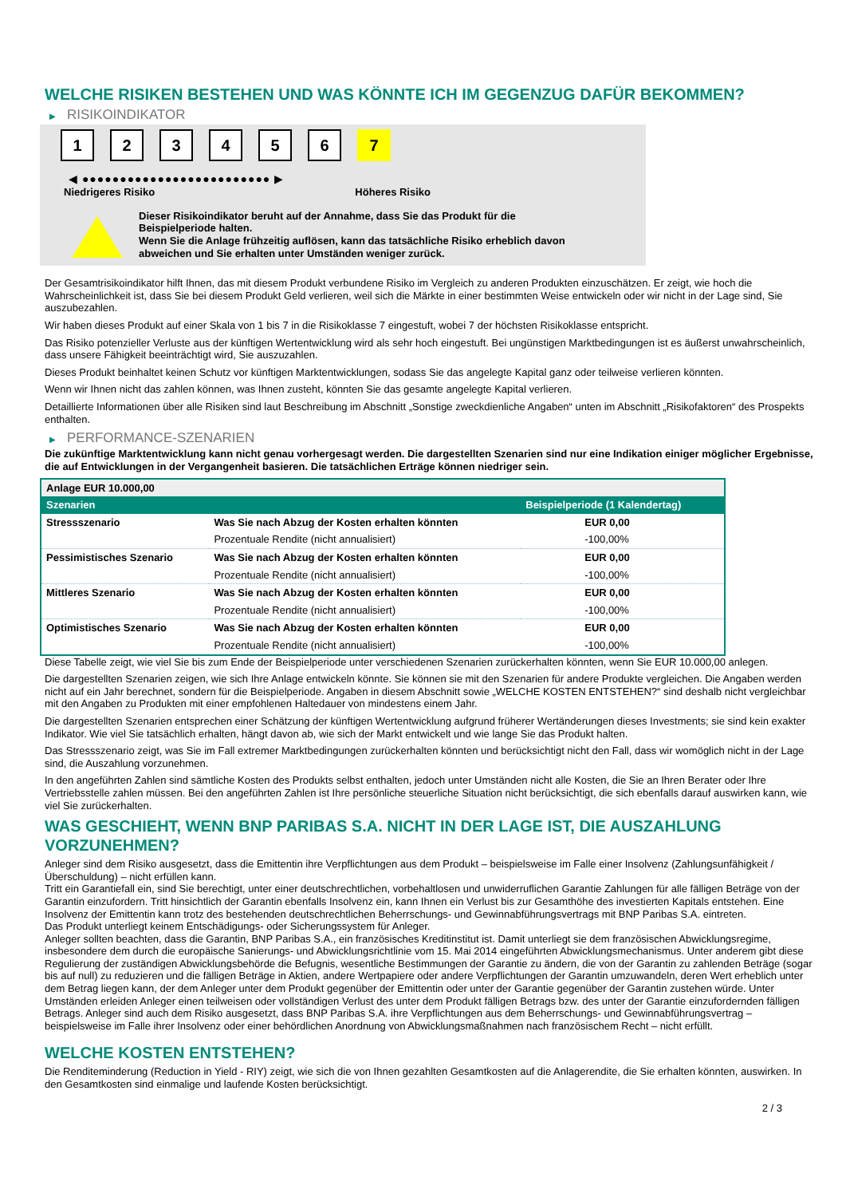WELCHE RISIKEN BESTEHEN UND WAS KÖNNTE ICH IM GEGENZUG DAFÜR BEKOMMEN?
▶ RISIKOINDIKATOR
1 2 3 4 5 6 7
◀ ●●●●●●●●●●●●●●●●●●●●●●●●● ▶
Niedrigeres Risiko Höheres Risiko
Dieser Risikoindikator beruht auf der Annahme, dass Sie das Produkt für die
Beispielperiode halten.
Wenn Sie die Anlage frühzeitig auflösen, kann das tatsächliche Risiko erheblich davon
abweichen und Sie erhalten unter Umständen weniger zurück.
Der Gesamtrisikoindikator hilft Ihnen, das mit diesem Produkt verbundene Risiko im Vergleich zu anderen Produkten einzuschätzen. Er zeigt, wie hoch die Wahrscheinlichkeit ist, dass Sie bei diesem Produkt Geld verlieren, weil sich die Märkte in einer bestimmten Weise entwickeln oder wir nicht in der Lage sind, Sie auszubezahlen.
Wir haben dieses Produkt auf einer Skala von 1 bis 7 in die Risikoklasse 7 eingestuft, wobei 7 der höchsten Risikoklasse entspricht.
Das Risiko potenzieller Verluste aus der künftigen Wertentwicklung wird als sehr hoch eingestuft. Bei ungünstigen Marktbedingungen ist es äußerst unwahrscheinlich, dass unsere Fähigkeit beeinträchtigt wird, Sie auszuzahlen.
Dieses Produkt beinhaltet keinen Schutz vor künftigen Marktentwicklungen, sodass Sie das angelegte Kapital ganz oder teilweise verlieren könnten.
Wenn wir Ihnen nicht das zahlen können, was Ihnen zusteht, könnten Sie das gesamte angelegte Kapital verlieren.
Detaillierte Informationen über alle Risiken sind laut Beschreibung im Abschnitt „Sonstige zweckdienliche Angaben“ unten im Abschnitt „Risikofaktoren“ des Prospekts enthalten.
▶ PERFORMANCE-SZENARIEN
Die zukünftige Marktentwicklung kann nicht genau vorhergesagt werden. Die dargestellten Szenarien sind nur eine Indikation einiger möglicher Ergebnisse, die auf Entwicklungen in der Vergangenheit basieren. Die tatsächlichen Erträge können niedriger sein.
| Anlage EUR 10.000,00 | | |
| Szenarien | | Beispielperiode (1 Kalendertag) |
| Stressszenario | Was Sie nach Abzug der Kosten erhalten könnten | EUR 0,00 |
| | Prozentuale Rendite (nicht annualisiert) | -100,00% |
| Pessimistisches Szenario | Was Sie nach Abzug der Kosten erhalten könnten | EUR 0,00 |
| | Prozentuale Rendite (nicht annualisiert) | -100,00% |
| Mittleres Szenario | Was Sie nach Abzug der Kosten erhalten könnten | EUR 0,00 |
| | Prozentuale Rendite (nicht annualisiert) | -100,00% |
| Optimistisches Szenario | Was Sie nach Abzug der Kosten erhalten könnten | EUR 0,00 |
| | Prozentuale Rendite (nicht annualisiert) | -100,00% |
Diese Tabelle zeigt, wie viel Sie bis zum Ende der Beispielperiode unter verschiedenen Szenarien zurückerhalten könnten, wenn Sie EUR 10.000,00 anlegen.
Die dargestellten Szenarien zeigen, wie sich Ihre Anlage entwickeln könnte. Sie können sie mit den Szenarien für andere Produkte vergleichen. Die Angaben werden nicht auf ein Jahr berechnet, sondern für die Beispielperiode. Angaben in diesem Abschnitt sowie „WELCHE KOSTEN ENTSTEHEN?“ sind deshalb nicht vergleichbar mit den Angaben zu Produkten mit einer empfohlenen Haltedauer von mindestens einem Jahr.
Die dargestellten Szenarien entsprechen einer Schätzung der künftigen Wertentwicklung aufgrund früherer Wertänderungen dieses Investments; sie sind kein exakter Indikator. Wie viel Sie tatsächlich erhalten, hängt davon ab, wie sich der Markt entwickelt und wie lange Sie das Produkt halten.
Das Stressszenario zeigt, was Sie im Fall extremer Marktbedingungen zurückerhalten könnten und berücksichtigt nicht den Fall, dass wir womöglich nicht in der Lage sind, die Auszahlung vorzunehmen.
In den angeführten Zahlen sind sämtliche Kosten des Produkts selbst enthalten, jedoch unter Umständen nicht alle Kosten, die Sie an Ihren Berater oder Ihre Vertriebsstelle zahlen müssen. Bei den angeführten Zahlen ist Ihre persönliche steuerliche Situation nicht berücksichtigt, die sich ebenfalls darauf auswirken kann, wie viel Sie zurückerhalten.
WAS GESCHIEHT, WENN BNP PARIBAS S.A. NICHT IN DER LAGE IST, DIE AUSZAHLUNG VORZUNEHMEN?
Anleger sind dem Risiko ausgesetzt, dass die Emittentin ihre Verpflichtungen aus dem Produkt – beispielsweise im Falle einer Insolvenz (Zahlungsunfähigkeit / Überschuldung) – nicht erfüllen kann.
Tritt ein Garantiefall ein, sind Sie berechtigt, unter einer deutschrechtlichen, vorbehaltlosen und unwiderruflichen Garantie Zahlungen für alle fälligen Beträge von der Garantin einzufordern. Tritt hinsichtlich der Garantin ebenfalls Insolvenz ein, kann Ihnen ein Verlust bis zur Gesamthöhe des investierten Kapitals entstehen. Eine Insolvenz der Emittentin kann trotz des bestehenden deutschrechtlichen Beherrschungs- und Gewinnabführungsvertrags mit BNP Paribas S.A. eintreten.
Das Produkt unterliegt keinem Entschädigungs- oder Sicherungssystem für Anleger.
Anleger sollten beachten, dass die Garantin, BNP Paribas S.A., ein französisches Kreditinstitut ist. Damit unterliegt sie dem französischen Abwicklungsregime, insbesondere dem durch die europäische Sanierungs- und Abwicklungsrichtlinie vom 15. Mai 2014 eingeführten Abwicklungsmechanismus. Unter anderem gibt diese Regulierung der zuständigen Abwicklungsbehörde die Befugnis, wesentliche Bestimmungen der Garantie zu ändern, die von der Garantin zu zahlenden Beträge (sogar bis auf null) zu reduzieren und die fälligen Beträge in Aktien, andere Wertpapiere oder andere Verpflichtungen der Garantin umzuwandeln, deren Wert erheblich unter dem Betrag liegen kann, der dem Anleger unter dem Produkt gegenüber der Emittentin oder unter der Garantie gegenüber der Garantin zustehen würde. Unter Umständen erleiden Anleger einen teilweisen oder vollständigen Verlust des unter dem Produkt fälligen Betrags bzw. des unter der Garantie einzufordernden fälligen Betrags. Anleger sind auch dem Risiko ausgesetzt, dass BNP Paribas S.A. ihre Verpflichtungen aus dem Beherrschungs- und Gewinnabführungsvertrag – beispielsweise im Falle ihrer Insolvenz oder einer behördlichen Anordnung von Abwicklungsmaßnahmen nach französischem Recht – nicht erfüllt.
WELCHE KOSTEN ENTSTEHEN?
Die Renditeminderung (Reduction in Yield - RIY) zeigt, wie sich die von Ihnen gezahlten Gesamtkosten auf die Anlagerendite, die Sie erhalten könnten, auswirken. In den Gesamtkosten sind einmalige und laufende Kosten berücksichtigt.
2 / 3